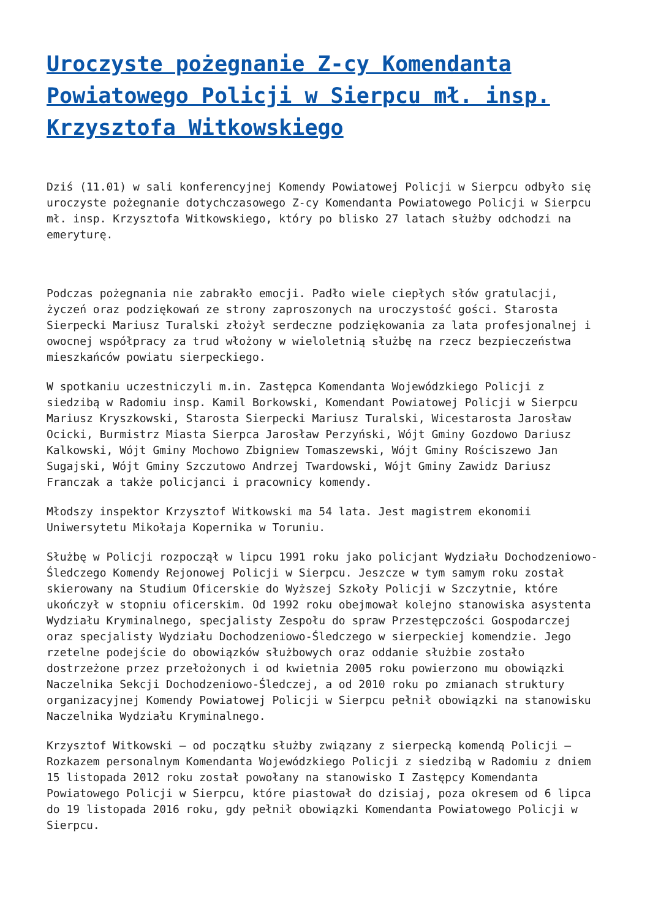Uroczyste pożegnanie Z-cy Komendanta Powiatowego Policji w Sierpcu mł. insp. Krzysztofa Witkowskiego
Dziś (11.01) w sali konferencyjnej Komendy Powiatowej Policji w Sierpcu odbyło się uroczyste pożegnanie dotychczasowego Z-cy Komendanta Powiatowego Policji w Sierpcu mł. insp. Krzysztofa Witkowskiego, który po blisko 27 latach służby odchodzi na emeryturę.
Podczas pożegnania nie zabrakło emocji. Padło wiele ciepłych słów gratulacji, życzeń oraz podziękowań ze strony zaproszonych na uroczystość gości. Starosta Sierpecki Mariusz Turalski złożył serdeczne podziękowania za lata profesjonalnej i owocnej współpracy za trud włożony w wieloletnią służbę na rzecz bezpieczeństwa mieszkańców powiatu sierpeckiego.
W spotkaniu uczestniczyli m.in. Zastępca Komendanta Wojewódzkiego Policji z siedzibą w Radomiu insp. Kamil Borkowski, Komendant Powiatowej Policji w Sierpcu Mariusz Kryszkowski, Starosta Sierpecki Mariusz Turalski, Wicestarosta Jarosław Ocicki, Burmistrz Miasta Sierpca Jarosław Perzyński, Wójt Gminy Gozdowo Dariusz Kalkowski, Wójt Gminy Mochowo Zbigniew Tomaszewski, Wójt Gminy Rościszewo Jan Sugajski, Wójt Gminy Szczutowo Andrzej Twardowski, Wójt Gminy Zawidz Dariusz Franczak a także policjanci i pracownicy komendy.
Młodszy inspektor Krzysztof Witkowski ma 54 lata. Jest magistrem ekonomii Uniwersytetu Mikołaja Kopernika w Toruniu.
Służbę w Policji rozpoczął w lipcu 1991 roku jako policjant Wydziału Dochodzeniowo-Śledczego Komendy Rejonowej Policji w Sierpcu. Jeszcze w tym samym roku został skierowany na Studium Oficerskie do Wyższej Szkoły Policji w Szczytnie, które ukończył w stopniu oficerskim. Od 1992 roku obejmował kolejno stanowiska asystenta Wydziału Kryminalnego, specjalisty Zespołu do spraw Przestępczości Gospodarczej oraz specjalisty Wydziału Dochodzeniowo-Śledczego w sierpeckiej komendzie. Jego rzetelne podejście do obowiązków służbowych oraz oddanie służbie zostało dostrzeżone przez przełożonych i od kwietnia 2005 roku powierzono mu obowiązki Naczelnika Sekcji Dochodzeniowo-Śledczej, a od 2010 roku po zmianach struktury organizacyjnej Komendy Powiatowej Policji w Sierpcu pełnił obowiązki na stanowisku Naczelnika Wydziału Kryminalnego.
Krzysztof Witkowski – od początku służby związany z sierpecką komendą Policji – Rozkazem personalnym Komendanta Wojewódzkiego Policji z siedzibą w Radomiu z dniem 15 listopada 2012 roku został powołany na stanowisko I Zastępcy Komendanta Powiatowego Policji w Sierpcu, które piastował do dzisiaj, poza okresem od 6 lipca do 19 listopada 2016 roku, gdy pełnił obowiązki Komendanta Powiatowego Policji w Sierpcu.